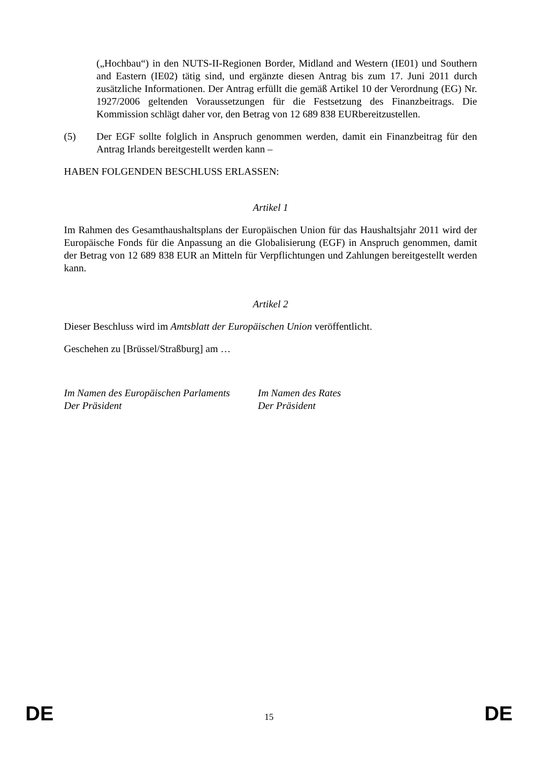(„Hochbau“) in den NUTS-II-Regionen Border, Midland and Western (IE01) und Southern and Eastern (IE02) tätig sind, und ergänzte diesen Antrag bis zum 17. Juni 2011 durch zusätzliche Informationen. Der Antrag erfüllt die gemäß Artikel 10 der Verordnung (EG) Nr. 1927/2006 geltenden Voraussetzungen für die Festsetzung des Finanzbeitrags. Die Kommission schlägt daher vor, den Betrag von 12 689 838 EURbereitzustellen.
(5) Der EGF sollte folglich in Anspruch genommen werden, damit ein Finanzbeitrag für den Antrag Irlands bereitgestellt werden kann –
HABEN FOLGENDEN BESCHLUSS ERLASSEN:
Artikel 1
Im Rahmen des Gesamthaushaltsplans der Europäischen Union für das Haushaltsjahr 2011 wird der Europäische Fonds für die Anpassung an die Globalisierung (EGF) in Anspruch genommen, damit der Betrag von 12 689 838 EUR an Mitteln für Verpflichtungen und Zahlungen bereitgestellt werden kann.
Artikel 2
Dieser Beschluss wird im Amtsblatt der Europäischen Union veröffentlicht.
Geschehen zu [Brüssel/Straßburg] am …
Im Namen des Europäischen Parlaments
Der Präsident
Im Namen des Rates
Der Präsident
DE 15 DE